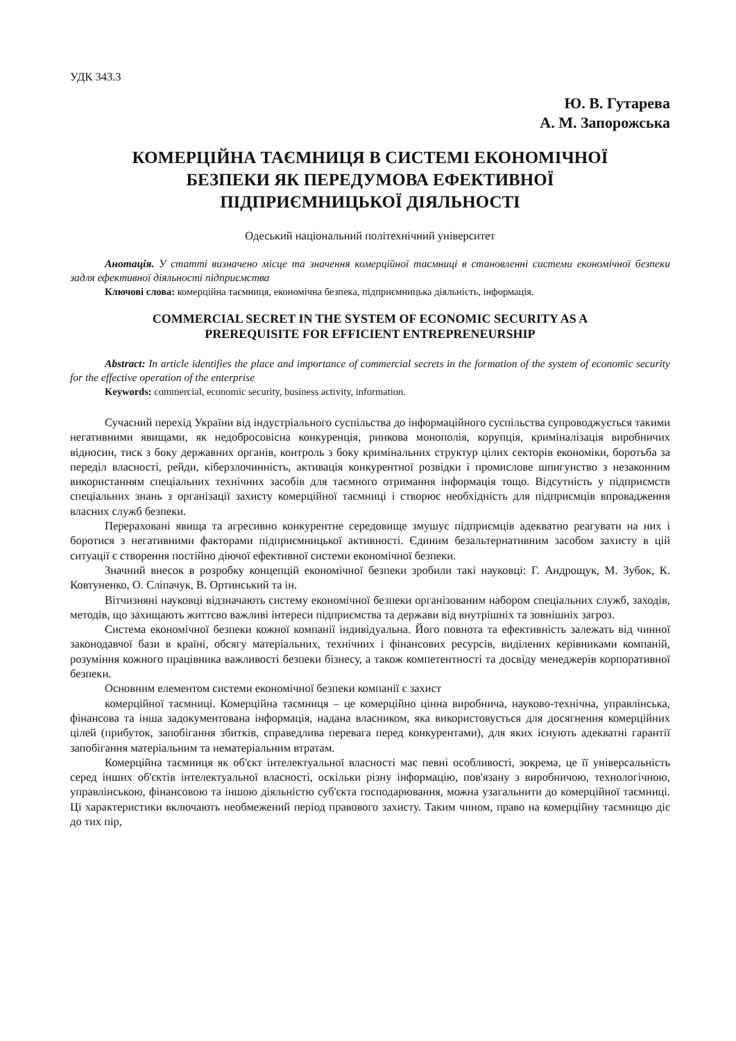УДК 343.3
Ю. В. Гутарева
А. М. Запорожська
КОМЕРЦІЙНА ТАЄМНИЦЯ В СИСТЕМІ ЕКОНОМІЧНОЇ
БЕЗПЕКИ ЯК ПЕРЕДУМОВА ЕФЕКТИВНОЇ
ПІДПРИЄМНИЦЬКОЇ ДІЯЛЬНОСТІ
Одеський національний політехнічний університет
Анотація. У статті визначено місце та значення комерційної таємниці в становленні системи економічної безпеки задля ефективної діяльності підприємства
Ключові слова: комерційна таємниця, економічна безпека, підприємницька діяльність, інформація.
COMMERCIAL SECRET IN THE SYSTEM OF ECONOMIC SECURITY AS A
PREREQUISITE FOR EFFICIENT ENTREPRENEURSHIP
Abstract: In article identifies the place and importance of commercial secrets in the formation of the system of economic security for the effective operation of the enterprise
Keywords: commercial, economic security, business activity, information.
Сучасний перехід України від індустріального суспільства до інформаційного суспільства супроводжується такими негативними явищами, як недобросовісна конкуренція, ринкова монополія, корупція, криміналізація виробничих відносин, тиск з боку державних органів, контроль з боку кримінальних структур цілих секторів економіки, боротьба за переділ власності, рейди, кіберзлочинність, активація конкурентної розвідки і промислове шпигунство з незаконним використанням спеціальних технічних засобів для таємного отримання інформація тощо. Відсутність у підприємств спеціальних знань з організації захисту комерційної таємниці і створює необхідність для підприємців впровадження власних служб безпеки.
Перераховані явища та агресивно конкурентне середовище змушує підприємців адекватно реагувати на них і боротися з негативними факторами підприємницької активності. Єдиним безальтернативним засобом захисту в цій ситуації є створення постійно діючої ефективної системи економічної безпеки.
Значний внесок в розробку концепцій економічної безпеки зробили такі науковці: Г. Андрощук, М. Зубок, К. Ковтуненко, О. Сліпачук, В. Ортинський та ін.
Вітчизняні науковці відзначають систему економічної безпеки організованим набором спеціальних служб, заходів, методів, що захищають життєво важливі інтереси підприємства та держави від внутрішніх та зовнішніх загроз.
Система економічної безпеки кожної компанії індивідуальна. Його повнота та ефективність залежать від чинної законодавчої бази в країні, обсягу матеріальних, технічних і фінансових ресурсів, виділених керівниками компаній, розуміння кожного працівника важливості безпеки бізнесу, а також компетентності та досвіду менеджерів корпоративної безпеки.
Основним елементом системи економічної безпеки компанії є захист
комерційної таємниці. Комерційна таємниця – це комерційно цінна виробнича, науково-технічна, управлінська, фінансова та інша задокументована інформація, надана власником, яка використовується для досягнення комерційних цілей (прибуток, запобігання збитків, справедлива перевага перед конкурентами), для яких існують адекватні гарантії запобігання матеріальним та нематеріальним втратам.
Комерційна таємниця як об'єкт інтелектуальної власності має певні особливості, зокрема, це її універсальність серед інших об'єктів інтелектуальної власності, оскільки різну інформацію, пов'язану з виробничою, технологічною, управлінською, фінансовою та іншою діяльністю суб'єкта господарювання, можна узагальнити до комерційної таємниці. Ці характеристики включають необмежений період правового захисту. Таким чином, право на комерційну таємницю діє до тих пір,